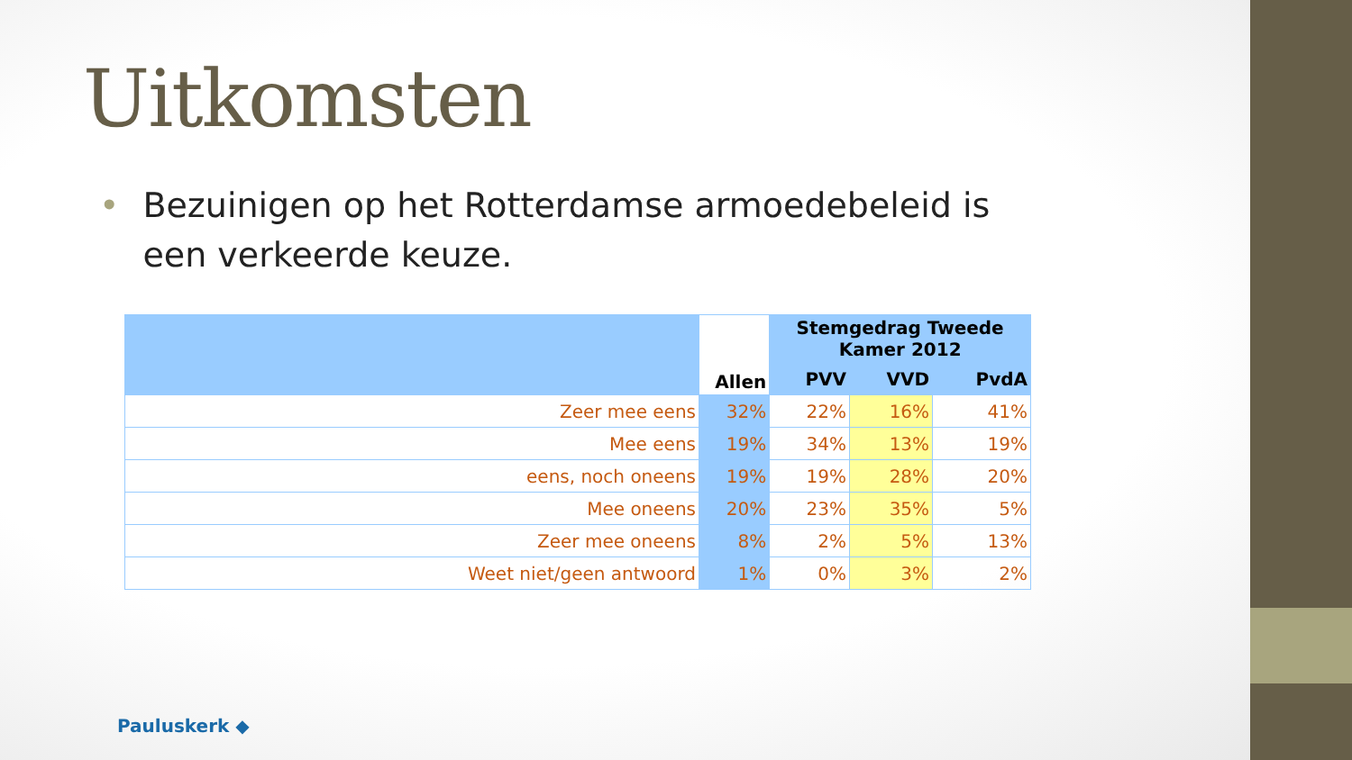Uitkomsten
• Bezuinigen op het Rotterdamse armoedebeleid is een verkeerde keuze.
| | Allen | Stemgedrag Tweede Kamer 2012 | | |
| --- | --- | --- | --- | --- |
| | | PVV | VVD | PvdA |
| Zeer mee eens | 32% | 22% | 16% | 41% |
| Mee eens | 19% | 34% | 13% | 19% |
| eens, noch oneens | 19% | 19% | 28% | 20% |
| Mee oneens | 20% | 23% | 35% | 5% |
| Zeer mee oneens | 8% | 2% | 5% | 13% |
| Weet niet/geen antwoord | 1% | 0% | 3% | 2% |
Pauluskerk ◆